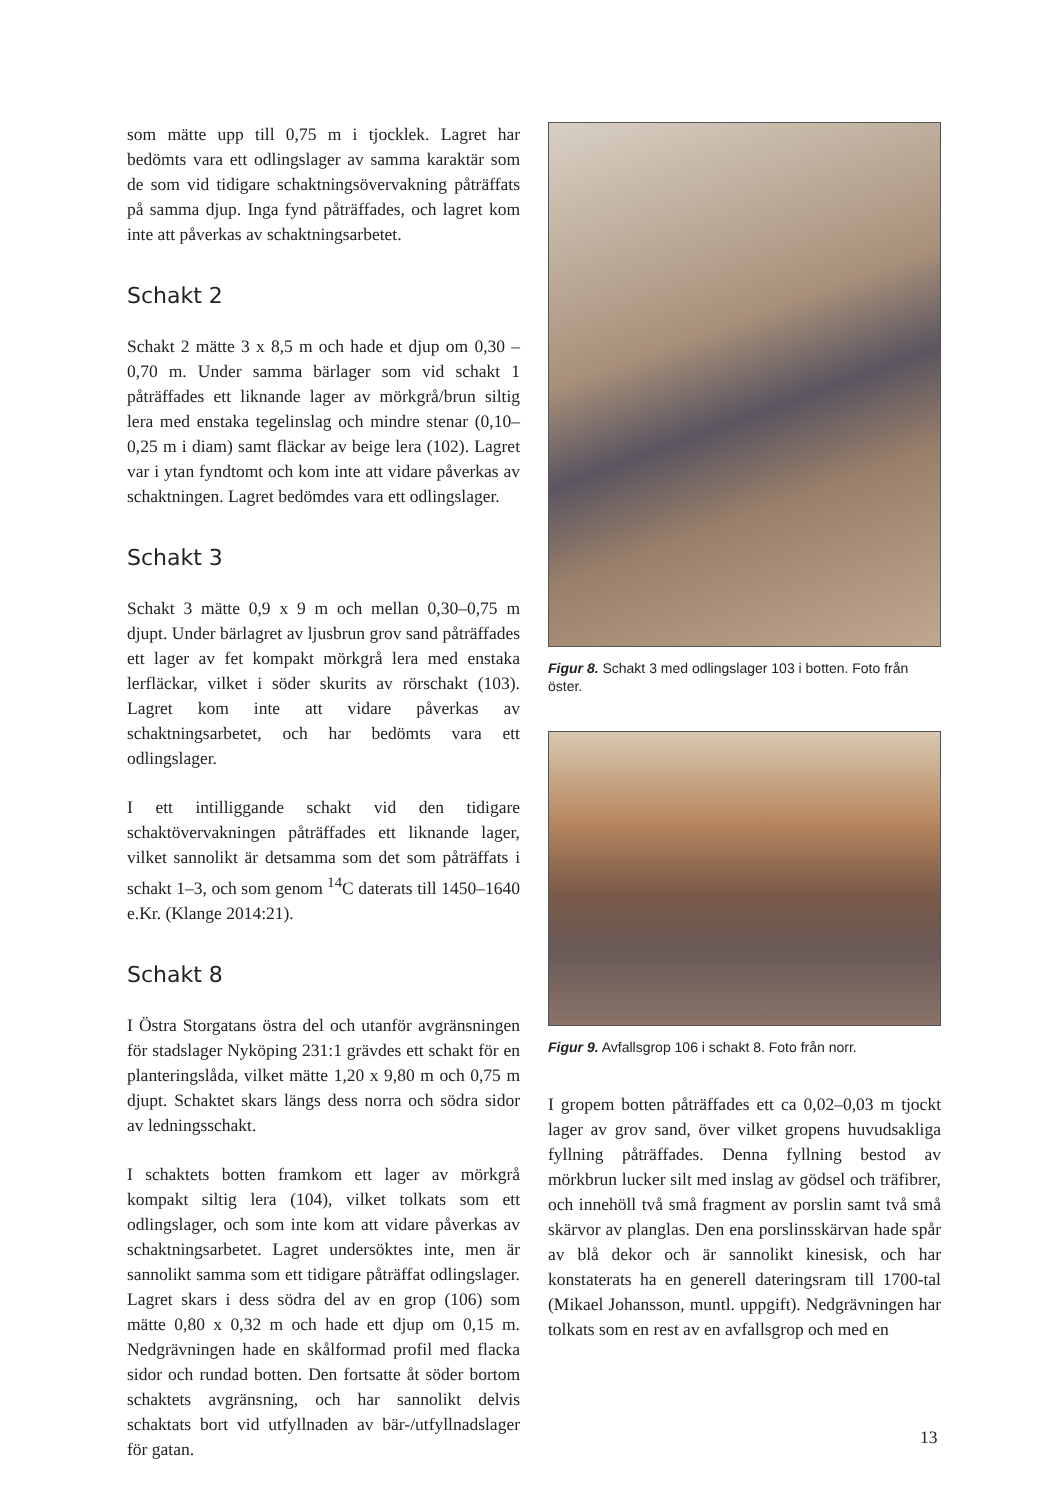som mätte upp till 0,75 m i tjocklek. Lagret har bedömts vara ett odlingslager av samma karaktär som de som vid tidigare schaktningsövervakning påträffats på samma djup. Inga fynd påträffades, och lagret kom inte att påverkas av schaktningsarbetet.
Schakt 2
Schakt 2 mätte 3 x 8,5 m och hade et djup om 0,30 –0,70 m. Under samma bärlager som vid schakt 1 påträffades ett liknande lager av mörkgrå/brun siltig lera med enstaka tegelinslag och mindre stenar (0,10–0,25 m i diam) samt fläckar av beige lera (102). Lagret var i ytan fyndtomt och kom inte att vidare påverkas av schaktningen. Lagret bedömdes vara ett odlingslager.
Schakt 3
Schakt 3 mätte 0,9 x 9 m och mellan 0,30–0,75 m djupt. Under bärlagret av ljusbrun grov sand påträffades ett lager av fet kompakt mörkgrå lera med enstaka lerfläckar, vilket i söder skurits av rörschakt (103). Lagret kom inte att vidare påverkas av schaktningsarbetet, och har bedömts vara ett odlingslager.
I ett intilliggande schakt vid den tidigare schaktövervakningen påträffades ett liknande lager, vilket sannolikt är detsamma som det som påträffats i schakt 1–3, och som genom <sup>14</sup>C daterats till 1450–1640 e.Kr. (Klange 2014:21).
Schakt 8
I Östra Storgatans östra del och utanför avgränsningen för stadslager Nyköping 231:1 grävdes ett schakt för en planteringslåda, vilket mätte 1,20 x 9,80 m och 0,75 m djupt. Schaktet skars längs dess norra och södra sidor av ledningsschakt.
I schaktets botten framkom ett lager av mörkgrå kompakt siltig lera (104), vilket tolkats som ett odlingslager, och som inte kom att vidare påverkas av schaktningsarbetet. Lagret undersöktes inte, men är sannolikt samma som ett tidigare påträffat odlingslager. Lagret skars i dess södra del av en grop (106) som mätte 0,80 x 0,32 m och hade ett djup om 0,15 m. Nedgrävningen hade en skålformad profil med flacka sidor och rundad botten. Den fortsatte åt söder bortom schaktets avgränsning, och har sannolikt delvis schaktats bort vid utfyllnaden av bär-/utfyllnadslager för gatan.
Figur 8. Schakt 3 med odlingslager 103 i botten. Foto från öster.
Figur 9. Avfallsgrop 106 i schakt 8. Foto från norr.
I gropem botten påträffades ett ca 0,02–0,03 m tjockt lager av grov sand, över vilket gropens huvudsakliga fyllning påträffades. Denna fyllning bestod av mörkbrun lucker silt med inslag av gödsel och träfibrer, och innehöll två små fragment av porslin samt två små skärvor av planglas. Den ena porslinsskärvan hade spår av blå dekor och är sannolikt kinesisk, och har konstaterats ha en generell dateringsram till 1700-tal (Mikael Johansson, muntl. uppgift). Nedgrävningen har tolkats som en rest av en avfallsgrop och med en
13